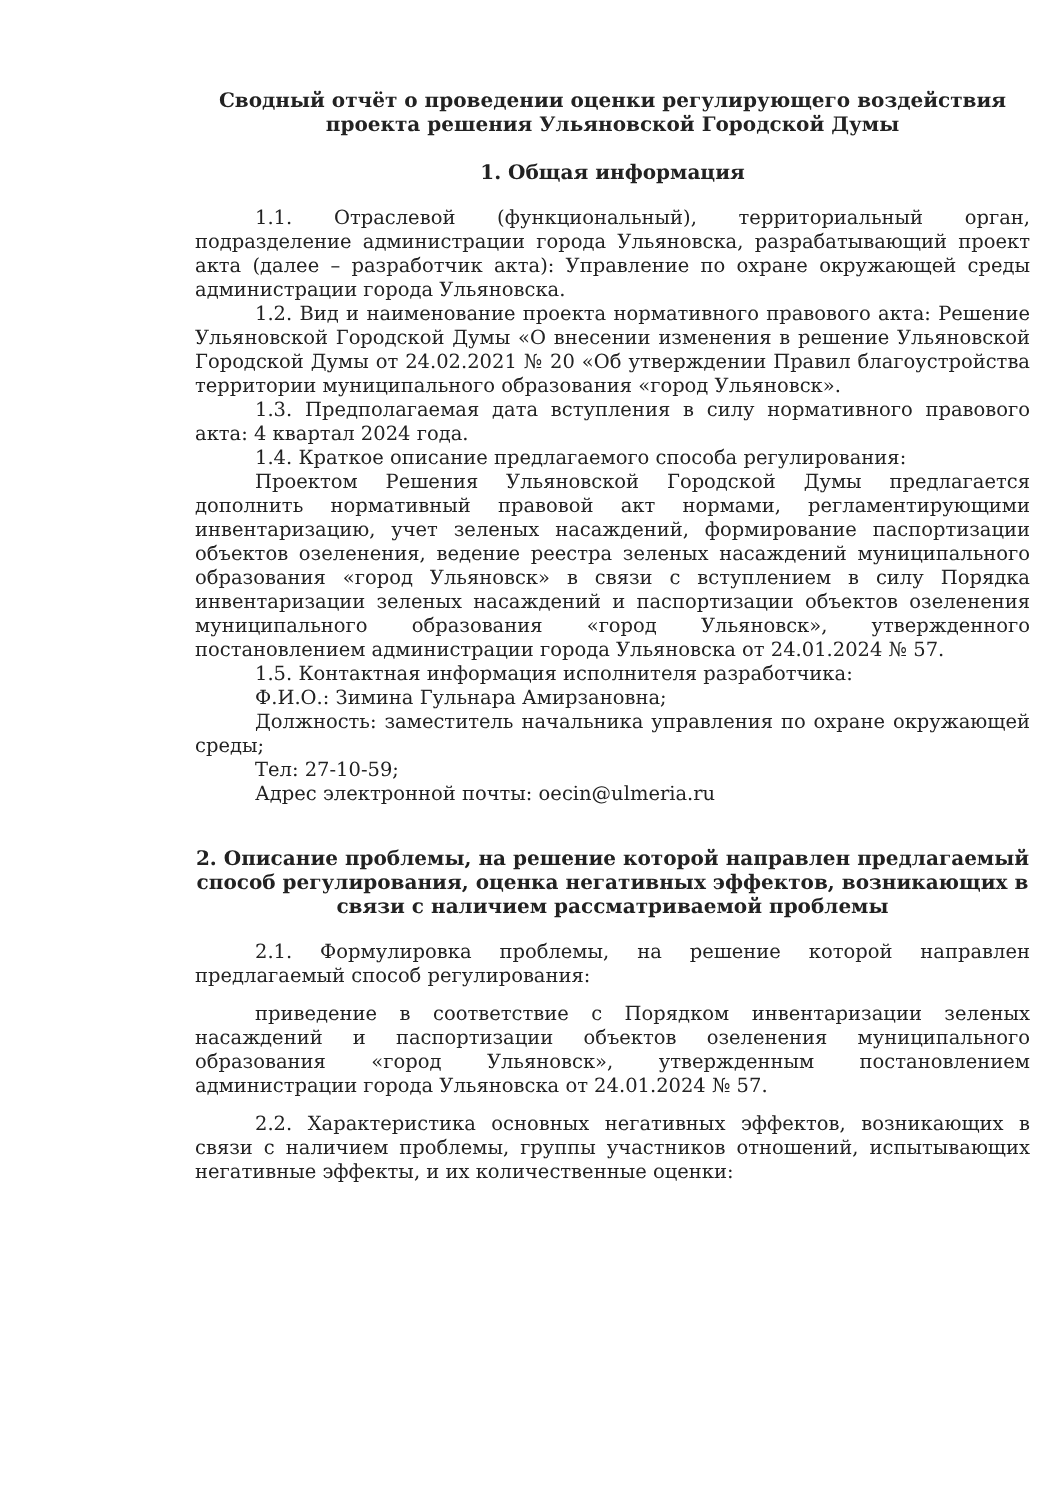Сводный отчёт о проведении оценки регулирующего воздействия
проекта решения Ульяновской Городской Думы
1. Общая информация
1.1. Отраслевой (функциональный), территориальный орган, подразделение администрации города Ульяновска, разрабатывающий проект акта (далее – разработчик акта): Управление по охране окружающей среды администрации города Ульяновска.
1.2. Вид и наименование проекта нормативного правового акта: Решение Ульяновской Городской Думы «О внесении изменения в решение Ульяновской Городской Думы от 24.02.2021 № 20 «Об утверждении Правил благоустройства территории муниципального образования «город Ульяновск».
1.3. Предполагаемая дата вступления в силу нормативного правового акта: 4 квартал 2024 года.
1.4. Краткое описание предлагаемого способа регулирования:
Проектом Решения Ульяновской Городской Думы предлагается дополнить нормативный правовой акт нормами, регламентирующими инвентаризацию, учет зеленых насаждений, формирование паспортизации объектов озеленения, ведение реестра зеленых насаждений муниципального образования «город Ульяновск» в связи с вступлением в силу Порядка инвентаризации зеленых насаждений и паспортизации объектов озеленения муниципального образования «город Ульяновск», утвержденного постановлением администрации города Ульяновска от 24.01.2024 № 57.
1.5. Контактная информация исполнителя разработчика:
Ф.И.О.: Зимина Гульнара Амирзановна;
Должность: заместитель начальника управления по охране окружающей среды;
Тел: 27-10-59;
Адрес электронной почты: oecin@ulmeria.ru
2. Описание проблемы, на решение которой направлен предлагаемый способ регулирования, оценка негативных эффектов, возникающих в связи с наличием рассматриваемой проблемы
2.1. Формулировка проблемы, на решение которой направлен предлагаемый способ регулирования:
приведение в соответствие с Порядком инвентаризации зеленых насаждений и паспортизации объектов озеленения муниципального образования «город Ульяновск», утвержденным постановлением администрации города Ульяновска от 24.01.2024 № 57.
2.2. Характеристика основных негативных эффектов, возникающих в связи с наличием проблемы, группы участников отношений, испытывающих негативные эффекты, и их количественные оценки: